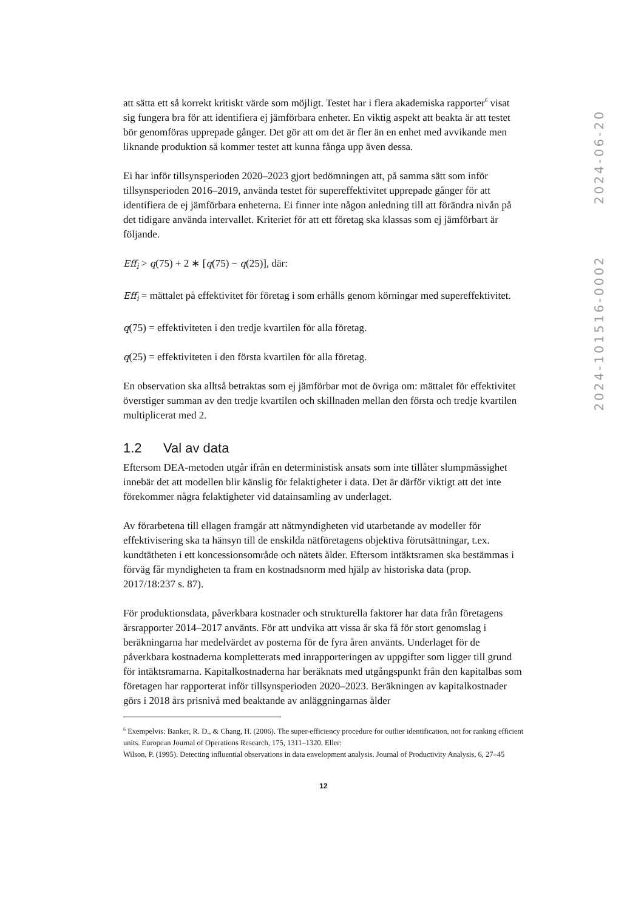att sätta ett så korrekt kritiskt värde som möjligt. Testet har i flera akademiska rapporter<sup>6</sup> visat sig fungera bra för att identifiera ej jämförbara enheter. En viktig aspekt att beakta är att testet bör genomföras upprepade gånger. Det gör att om det är fler än en enhet med avvikande men liknande produktion så kommer testet att kunna fånga upp även dessa.
Ei har inför tillsynsperioden 2020–2023 gjort bedömningen att, på samma sätt som inför tillsynsperioden 2016–2019, använda testet för supereffektivitet upprepade gånger för att identifiera de ej jämförbara enheterna. Ei finner inte någon anledning till att förändra nivån på det tidigare använda intervallet. Kriteriet för att ett företag ska klassas som ej jämförbart är följande.
Eff<sub>i</sub> > q(75) + 2 ∗ [q(75) − q(25)], där:
Eff<sub>i</sub> = mättalet på effektivitet för företag i som erhålls genom körningar med supereffektivitet.
q(75) = effektiviteten i den tredje kvartilen för alla företag.
q(25) = effektiviteten i den första kvartilen för alla företag.
En observation ska alltså betraktas som ej jämförbar mot de övriga om: mättalet för effektivitet överstiger summan av den tredje kvartilen och skillnaden mellan den första och tredje kvartilen multiplicerat med 2.
1.2 Val av data
Eftersom DEA-metoden utgår ifrån en deterministisk ansats som inte tillåter slumpmässighet innebär det att modellen blir känslig för felaktigheter i data. Det är därför viktigt att det inte förekommer några felaktigheter vid datainsamling av underlaget.
Av förarbetena till ellagen framgår att nätmyndigheten vid utarbetande av modeller för effektivisering ska ta hänsyn till de enskilda nätföretagens objektiva förutsättningar, t.ex. kundtätheten i ett koncessionsområde och nätets ålder. Eftersom intäktsramen ska bestämmas i förväg får myndigheten ta fram en kostnadsnorm med hjälp av historiska data (prop. 2017/18:237 s. 87).
För produktionsdata, påverkbara kostnader och strukturella faktorer har data från företagens årsrapporter 2014–2017 använts. För att undvika att vissa år ska få för stort genomslag i beräkningarna har medelvärdet av posterna för de fyra åren använts. Underlaget för de påverkbara kostnaderna kompletterats med inrapporteringen av uppgifter som ligger till grund för intäktsramarna. Kapitalkostnaderna har beräknats med utgångspunkt från den kapitalbas som företagen har rapporterat inför tillsynsperioden 2020–2023. Beräkningen av kapitalkostnader görs i 2018 års prisnivå med beaktande av anläggningarnas ålder
<sup>6</sup> Exempelvis: Banker, R. D., & Chang, H. (2006). The super-efficiency procedure for outlier identification, not for ranking efficient units. European Journal of Operations Research, 175, 1311–1320. Eller:
Wilson, P. (1995). Detecting influential observations in data envelopment analysis. Journal of Productivity Analysis, 6, 27–45
12
2024-06-20
2024-101516-0002